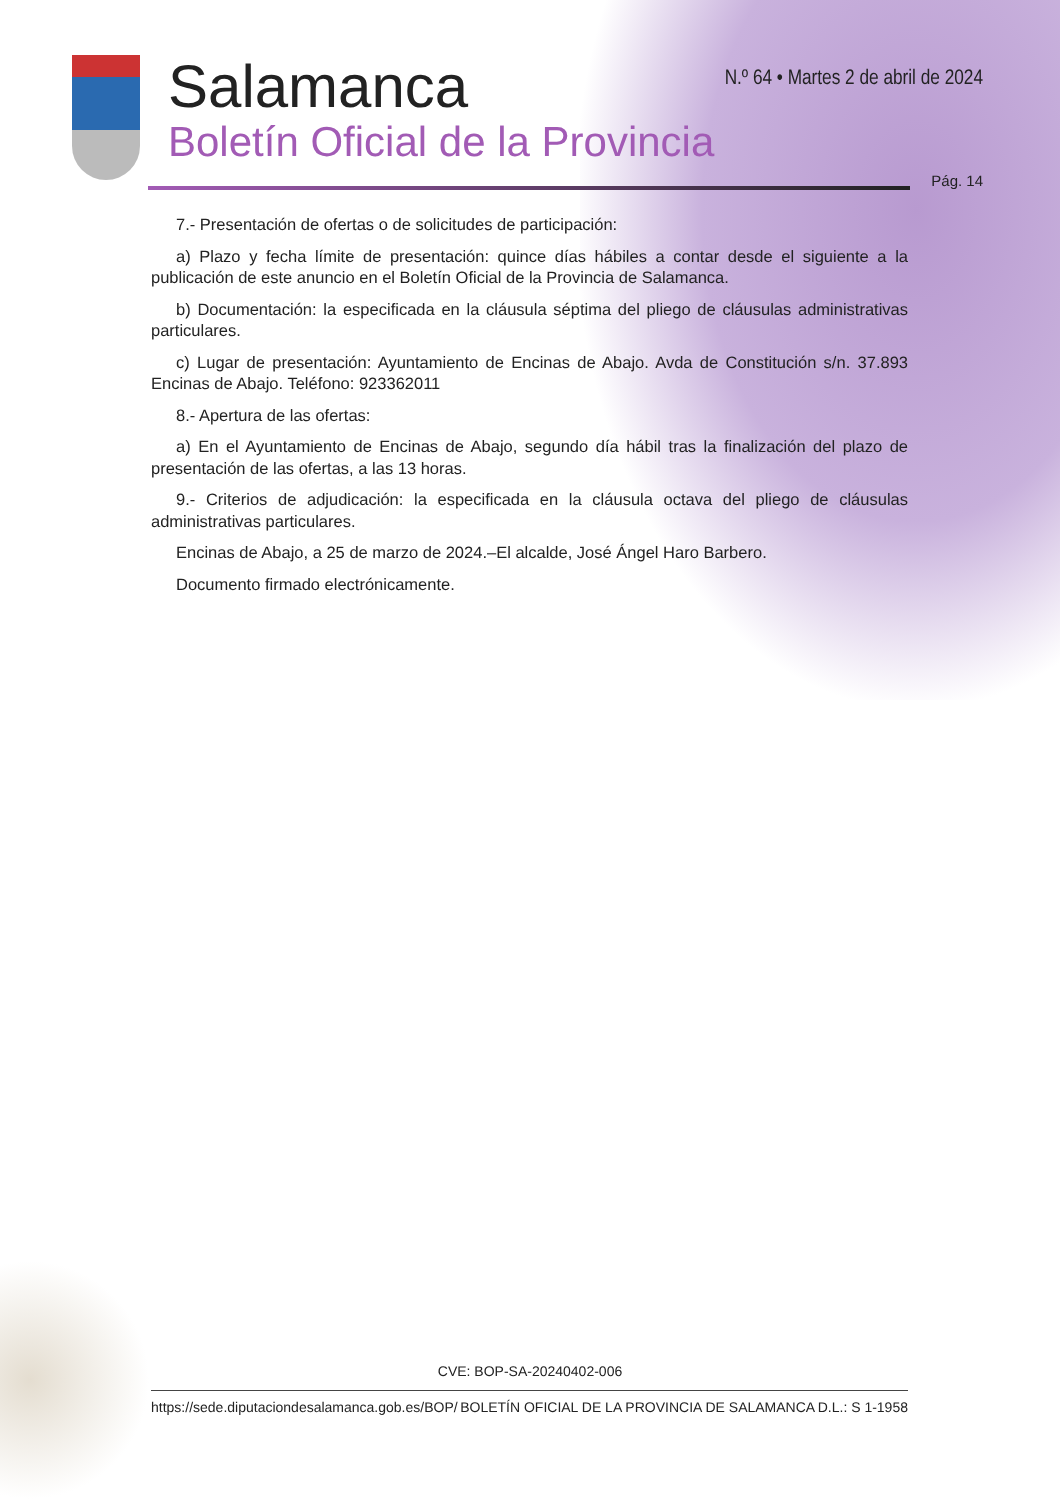Salamanca
Boletín Oficial de la Provincia
N.º 64 • Martes 2 de abril de 2024
Pág. 14
7.- Presentación de ofertas o de solicitudes de participación:
a) Plazo y fecha límite de presentación: quince días hábiles a contar desde el siguiente a la publicación de este anuncio en el Boletín Oficial de la Provincia de Salamanca.
b) Documentación: la especificada en la cláusula séptima del pliego de cláusulas administrativas particulares.
c) Lugar de presentación: Ayuntamiento de Encinas de Abajo. Avda de Constitución s/n. 37.893 Encinas de Abajo. Teléfono: 923362011
8.- Apertura de las ofertas:
a) En el Ayuntamiento de Encinas de Abajo, segundo día hábil tras la finalización del plazo de presentación de las ofertas, a las 13 horas.
9.- Criterios de adjudicación: la especificada en la cláusula octava del pliego de cláusulas administrativas particulares.
Encinas de Abajo, a 25 de marzo de 2024.–El alcalde, José Ángel Haro Barbero.
Documento firmado electrónicamente.
CVE: BOP-SA-20240402-006
https://sede.diputaciondesalamanca.gob.es/BOP/ BOLETÍN OFICIAL DE LA PROVINCIA DE SALAMANCA D.L.: S 1-1958